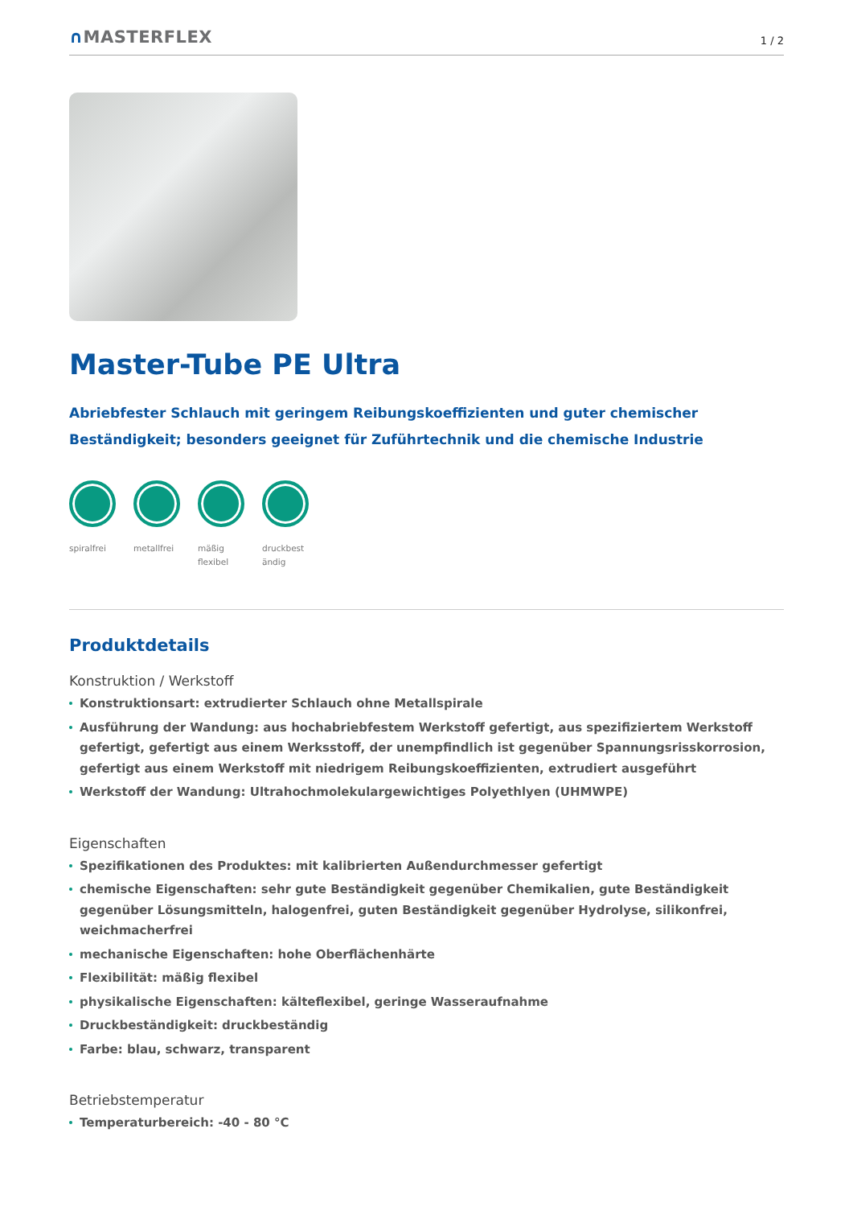∩MASTERFLEX
1 / 2
Master-Tube PE Ultra
Abriebfester Schlauch mit geringem Reibungskoeffizienten und guter chemischer Beständigkeit; besonders geeignet für Zuführtechnik und die chemische Industrie
spiralfrei
metallfrei
mäßig flexibel
druckbest ändig
Produktdetails
Konstruktion / Werkstoff
Konstruktionsart: extrudierter Schlauch ohne Metallspirale
Ausführung der Wandung: aus hochabriebfestem Werkstoff gefertigt, aus spezifiziertem Werkstoff gefertigt, gefertigt aus einem Werksstoff, der unempfindlich ist gegenüber Spannungsrisskorrosion, gefertigt aus einem Werkstoff mit niedrigem Reibungskoeffizienten, extrudiert ausgeführt
Werkstoff der Wandung: Ultrahochmolekulargewichtiges Polyethlyen (UHMWPE)
Eigenschaften
Spezifikationen des Produktes: mit kalibrierten Außendurchmesser gefertigt
chemische Eigenschaften: sehr gute Beständigkeit gegenüber Chemikalien, gute Beständigkeit gegenüber Lösungsmitteln, halogenfrei, guten Beständigkeit gegenüber Hydrolyse, silikonfrei, weichmacherfrei
mechanische Eigenschaften: hohe Oberflächenhärte
Flexibilität: mäßig flexibel
physikalische Eigenschaften: kälteflexibel, geringe Wasseraufnahme
Druckbeständigkeit: druckbeständig
Farbe: blau, schwarz, transparent
Betriebstemperatur
Temperaturbereich: -40 - 80 °C